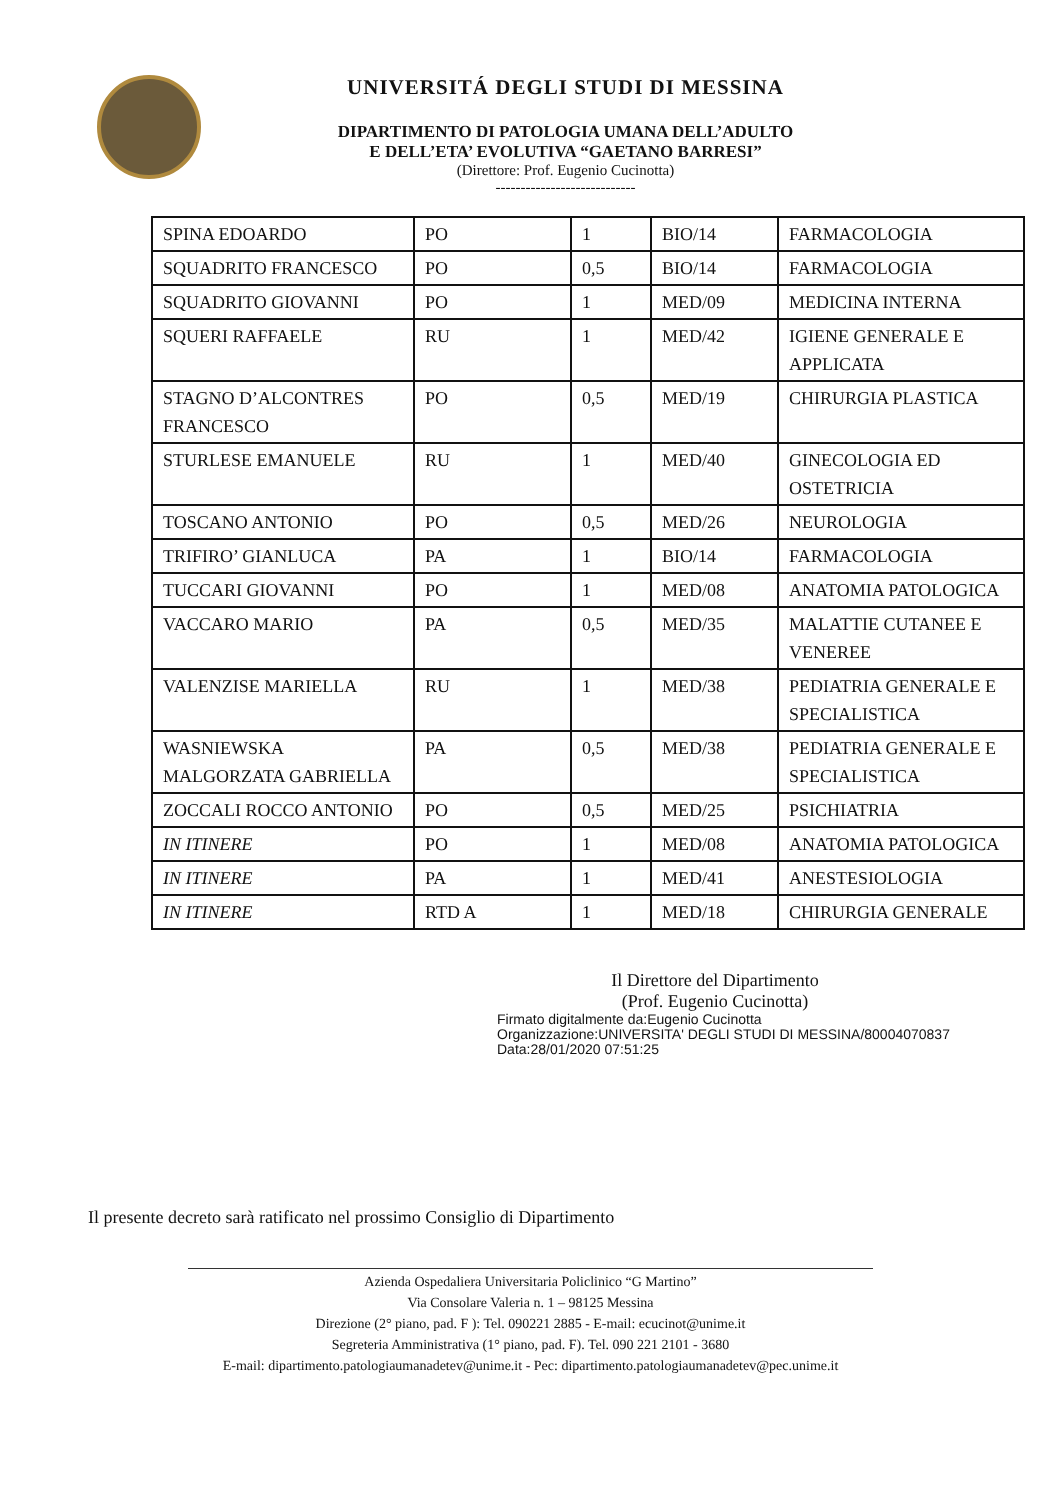UNIVERSITÁ DEGLI STUDI DI MESSINA
DIPARTIMENTO DI PATOLOGIA UMANA DELL’ADULTO
E DELL’ETA’ EVOLUTIVA “GAETANO BARRESI”
(Direttore: Prof. Eugenio Cucinotta)
----------------------------
| SPINA EDOARDO | PO | 1 | BIO/14 | FARMACOLOGIA |
| SQUADRITO FRANCESCO | PO | 0,5 | BIO/14 | FARMACOLOGIA |
| SQUADRITO GIOVANNI | PO | 1 | MED/09 | MEDICINA INTERNA |
| SQUERI RAFFAELE | RU | 1 | MED/42 | IGIENE GENERALE E APPLICATA |
| STAGNO D’ALCONTRES FRANCESCO | PO | 0,5 | MED/19 | CHIRURGIA PLASTICA |
| STURLESE EMANUELE | RU | 1 | MED/40 | GINECOLOGIA ED OSTETRICIA |
| TOSCANO ANTONIO | PO | 0,5 | MED/26 | NEUROLOGIA |
| TRIFIRO’ GIANLUCA | PA | 1 | BIO/14 | FARMACOLOGIA |
| TUCCARI GIOVANNI | PO | 1 | MED/08 | ANATOMIA PATOLOGICA |
| VACCARO MARIO | PA | 0,5 | MED/35 | MALATTIE CUTANEE E VENEREE |
| VALENZISE MARIELLA | RU | 1 | MED/38 | PEDIATRIA GENERALE E SPECIALISTICA |
| WASNIEWSKA MALGORZATA GABRIELLA | PA | 0,5 | MED/38 | PEDIATRIA GENERALE E SPECIALISTICA |
| ZOCCALI ROCCO ANTONIO | PO | 0,5 | MED/25 | PSICHIATRIA |
| IN ITINERE | PO | 1 | MED/08 | ANATOMIA PATOLOGICA |
| IN ITINERE | PA | 1 | MED/41 | ANESTESIOLOGIA |
| IN ITINERE | RTD A | 1 | MED/18 | CHIRURGIA GENERALE |
Il Direttore del Dipartimento
(Prof. Eugenio Cucinotta)
Firmato digitalmente da:Eugenio Cucinotta
Organizzazione:UNIVERSITA' DEGLI STUDI DI MESSINA/80004070837
Data:28/01/2020 07:51:25
Il presente decreto sarà ratificato nel prossimo Consiglio di Dipartimento
Azienda Ospedaliera Universitaria Policlinico “G Martino”
Via Consolare Valeria n. 1 – 98125 Messina
Direzione (2° piano, pad. F ): Tel. 090221 2885 - E-mail: ecucinot@unime.it
Segreteria Amministrativa (1° piano, pad. F). Tel. 090 221 2101 - 3680
E-mail: dipartimento.patologiaumanadetev@unime.it - Pec: dipartimento.patologiaumanadetev@pec.unime.it